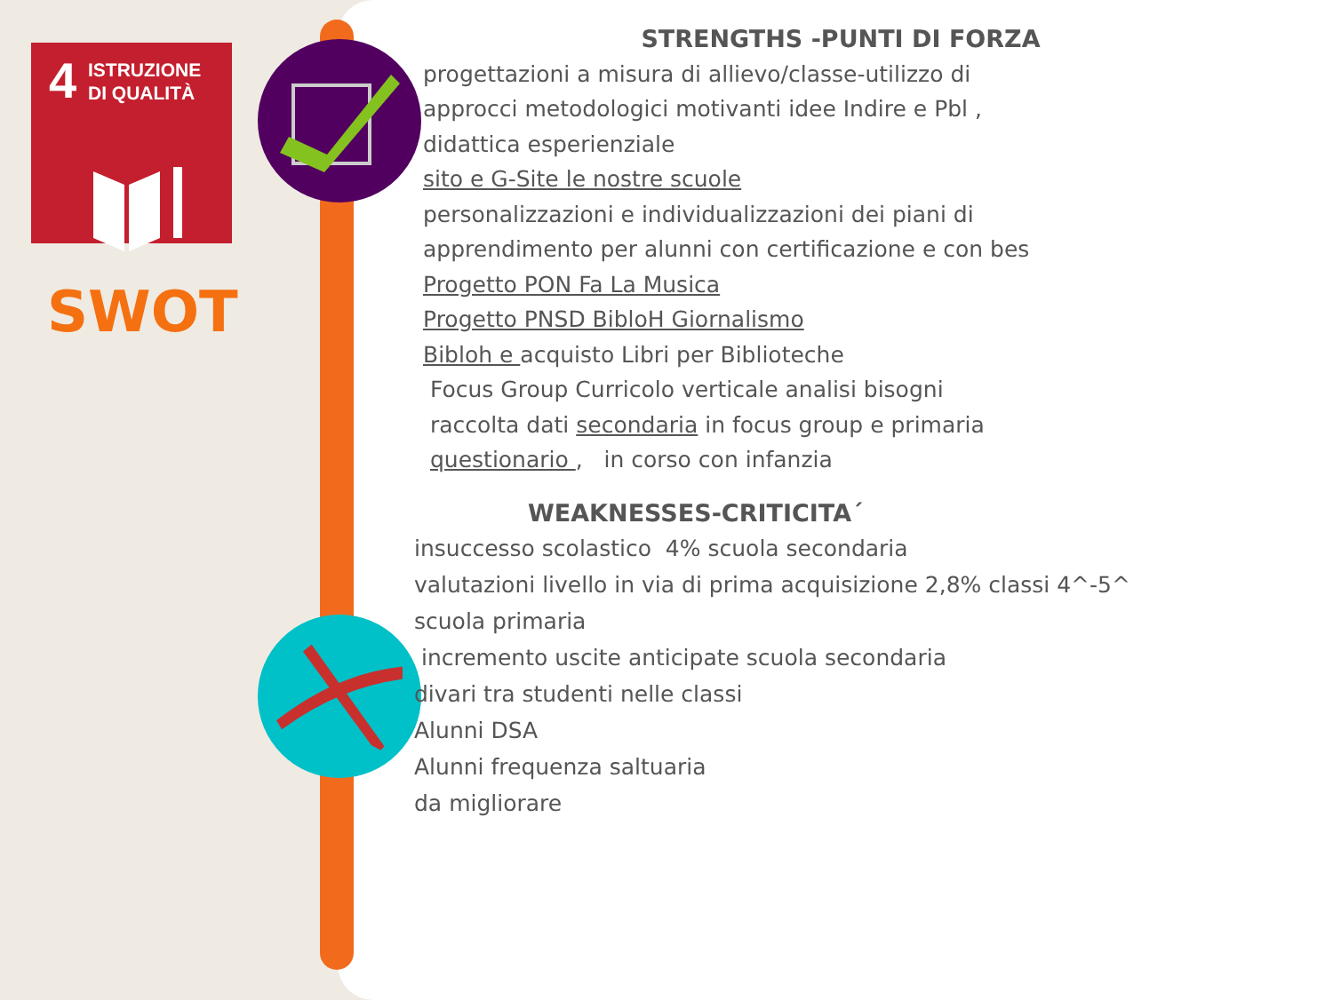4
ISTRUZIONE
DI QUALITÀ
SWOT
STRENGTHS -PUNTI DI FORZA
progettazioni a misura di allievo/classe-utilizzo di
approcci metodologici motivanti idee Indire e Pbl ,
didattica esperienziale
sito e G-Site le nostre scuole
personalizzazioni e individualizzazioni dei piani di
apprendimento per alunni con certificazione e con bes
Progetto PON Fa La Musica
Progetto PNSD BibloH Giornalismo
Bibloh e acquisto Libri per Biblioteche
Focus Group Curricolo verticale analisi bisogni
raccolta dati secondaria in focus group e primaria
questionario , in corso con infanzia
WEAKNESSES-CRITICITA´
insuccesso scolastico 4% scuola secondaria
valutazioni livello in via di prima acquisizione 2,8% classi 4^-5^
scuola primaria
incremento uscite anticipate scuola secondaria
divari tra studenti nelle classi
Alunni DSA
Alunni frequenza saltuaria
da migliorare